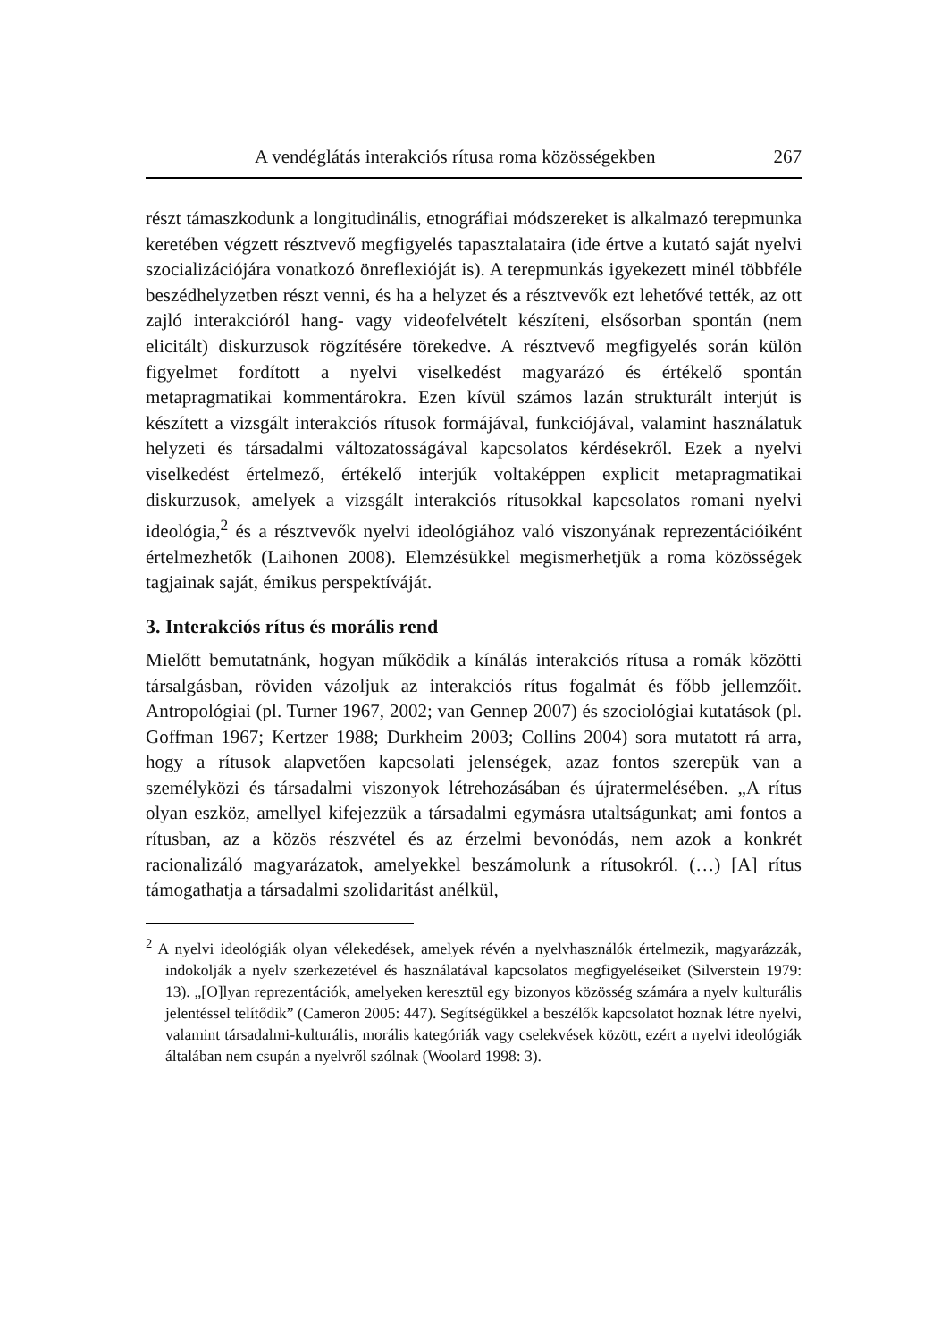A vendéglátás interakciós rítusa roma közösségekben 267
részt támaszkodunk a longitudinális, etnográfiai módszereket is alkalmazó terepmunka keretében végzett résztvevő megfigyelés tapasztalataira (ide értve a kutató saját nyelvi szocializációjára vonatkozó önreflexióját is). A terepmunkás igyekezett minél többféle beszédhelyzetben részt venni, és ha a helyzet és a résztvevők ezt lehetővé tették, az ott zajló interakcióról hang- vagy videofelvételt készíteni, elsősorban spontán (nem elicitált) diskurzusok rögzítésére törekedve. A résztvevő megfigyelés során külön figyelmet fordított a nyelvi viselkedést magyarázó és értékelő spontán metapragmatikai kommentárokra. Ezen kívül számos lazán strukturált interjút is készített a vizsgált interakciós rítusok formájával, funkciójával, valamint használatuk helyzeti és társadalmi változatosságával kapcsolatos kérdésekről. Ezek a nyelvi viselkedést értelmező, értékelő interjúk voltaképpen explicit metapragmatikai diskurzusok, amelyek a vizsgált interakciós rítusokkal kapcsolatos romani nyelvi ideológia,<sup>2</sup> és a résztvevők nyelvi ideológiához való viszonyának reprezentációiként értelmezhetők (Laihonen 2008). Elemzésükkel megismerhetjük a roma közösségek tagjainak saját, émikus perspektíváját.
3. Interakciós rítus és morális rend
Mielőtt bemutatnánk, hogyan működik a kínálás interakciós rítusa a romák közötti társalgásban, röviden vázoljuk az interakciós rítus fogalmát és főbb jellemzőit. Antropológiai (pl. Turner 1967, 2002; van Gennep 2007) és szociológiai kutatások (pl. Goffman 1967; Kertzer 1988; Durkheim 2003; Collins 2004) sora mutatott rá arra, hogy a rítusok alapvetően kapcsolati jelenségek, azaz fontos szerepük van a személyközi és társadalmi viszonyok létrehozásában és újratermelésében. „A rítus olyan eszköz, amellyel kifejezzük a társadalmi egymásra utaltságunkat; ami fontos a rítusban, az a közös részvétel és az érzelmi bevonódás, nem azok a konkrét racionalizáló magyarázatok, amelyekkel beszámolunk a rítusokról. (…) [A] rítus támogathatja a társadalmi szolidaritást anélkül,
<sup>2</sup> A nyelvi ideológiák olyan vélekedések, amelyek révén a nyelvhasználók értelmezik, magyarázzák, indokolják a nyelv szerkezetével és használatával kapcsolatos megfigyeléseiket (Silverstein 1979: 13). „[O]lyan reprezentációk, amelyeken keresztül egy bizonyos közösség számára a nyelv kulturális jelentéssel telítődik” (Cameron 2005: 447). Segítségükkel a beszélők kapcsolatot hoznak létre nyelvi, valamint társadalmi-kulturális, morális kategóriák vagy cselekvések között, ezért a nyelvi ideológiák általában nem csupán a nyelvről szólnak (Woolard 1998: 3).